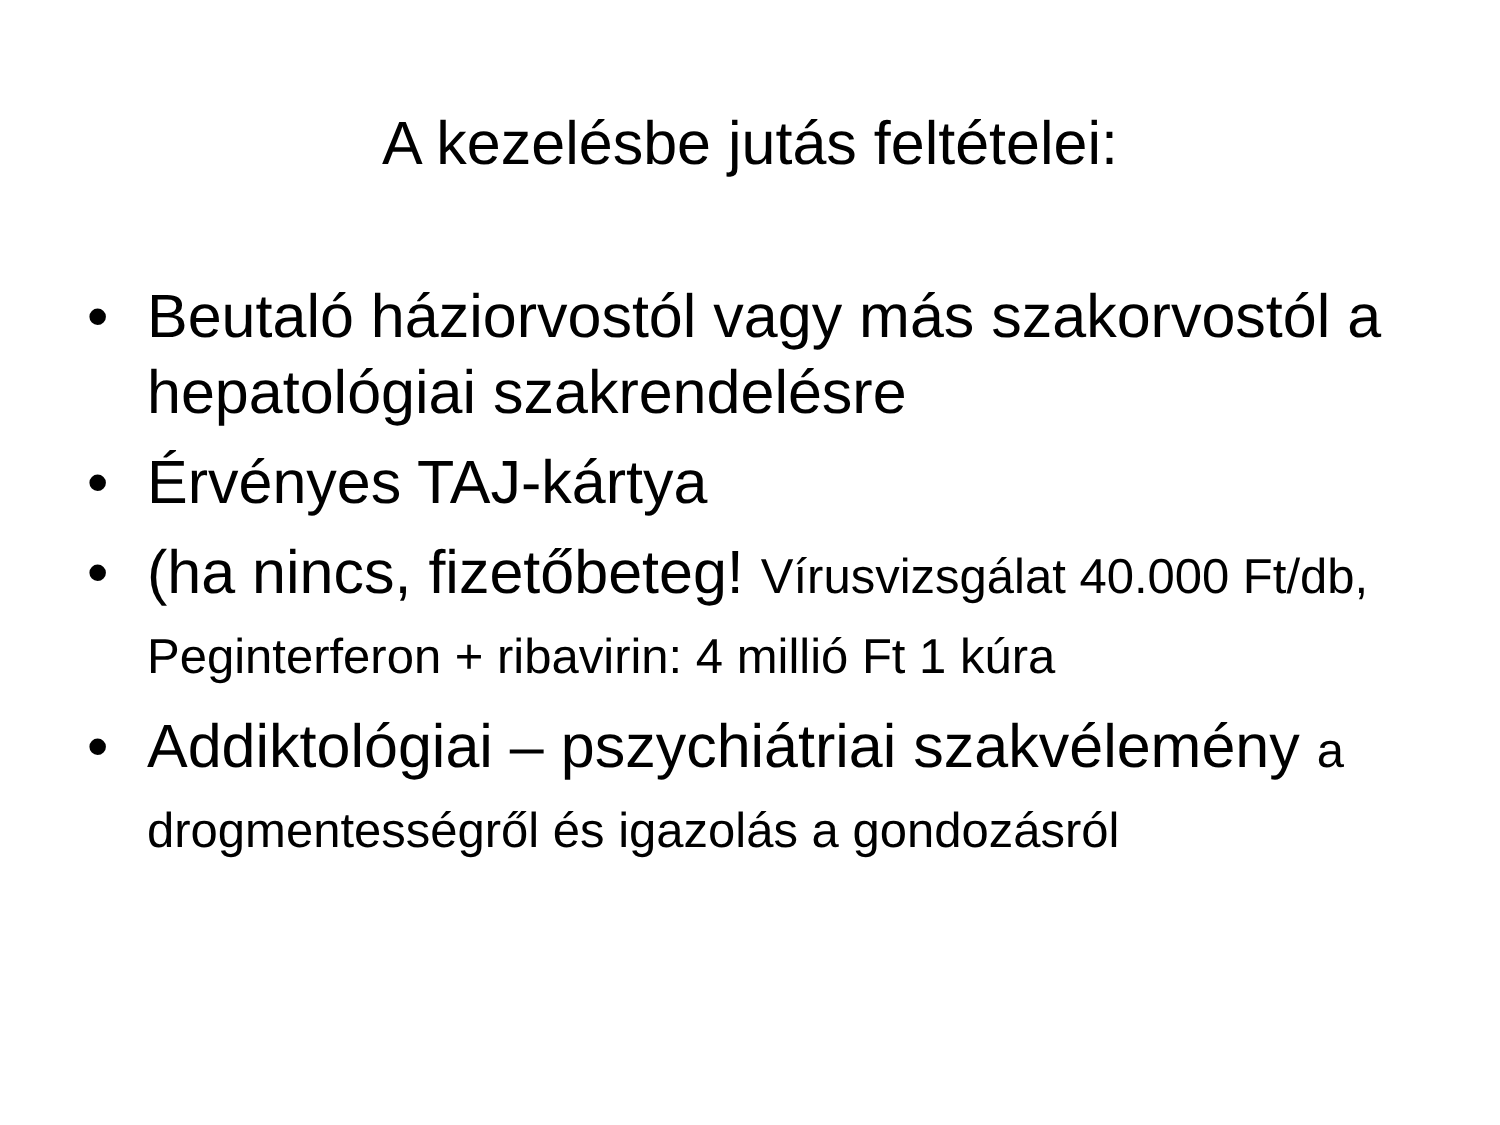A kezelésbe jutás feltételei:
• Beutaló háziorvostól vagy más szakorvostól a hepatológiai szakrendelésre
• Érvényes TAJ-kártya
• (ha nincs, fizetőbeteg! Vírusvizsgálat 40.000 Ft/db, Peginterferon + ribavirin: 4 millió Ft 1 kúra
• Addiktológiai – pszychiátriai szakvélemény a drogmentességről és igazolás a gondozásról